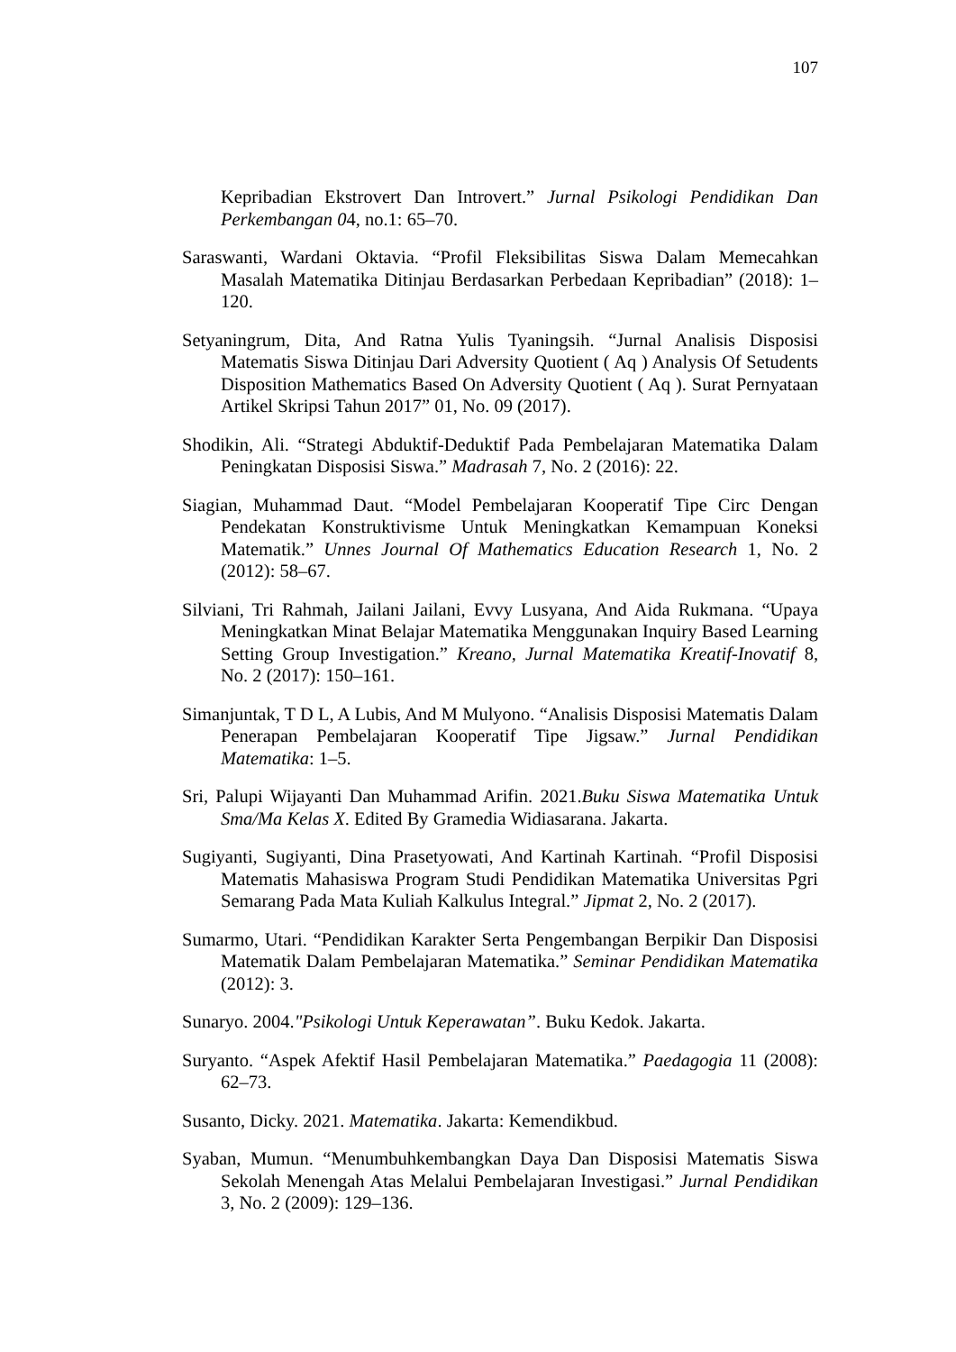107
Kepribadian Ekstrovert Dan Introvert.” Jurnal Psikologi Pendidikan Dan Perkembangan 04, no.1: 65–70.
Saraswanti, Wardani Oktavia. “Profil Fleksibilitas Siswa Dalam Memecahkan Masalah Matematika Ditinjau Berdasarkan Perbedaan Kepribadian” (2018): 1–120.
Setyaningrum, Dita, And Ratna Yulis Tyaningsih. “Jurnal Analisis Disposisi Matematis Siswa Ditinjau Dari Adversity Quotient ( Aq ) Analysis Of Setudents Disposition Mathematics Based On Adversity Quotient ( Aq ). Surat Pernyataan Artikel Skripsi Tahun 2017” 01, No. 09 (2017).
Shodikin, Ali. “Strategi Abduktif-Deduktif Pada Pembelajaran Matematika Dalam Peningkatan Disposisi Siswa.” Madrasah 7, No. 2 (2016): 22.
Siagian, Muhammad Daut. “Model Pembelajaran Kooperatif Tipe Circ Dengan Pendekatan Konstruktivisme Untuk Meningkatkan Kemampuan Koneksi Matematik.” Unnes Journal Of Mathematics Education Research 1, No. 2 (2012): 58–67.
Silviani, Tri Rahmah, Jailani Jailani, Evvy Lusyana, And Aida Rukmana. “Upaya Meningkatkan Minat Belajar Matematika Menggunakan Inquiry Based Learning Setting Group Investigation.” Kreano, Jurnal Matematika Kreatif-Inovatif 8, No. 2 (2017): 150–161.
Simanjuntak, T D L, A Lubis, And M Mulyono. “Analisis Disposisi Matematis Dalam Penerapan Pembelajaran Kooperatif Tipe Jigsaw.” Jurnal Pendidikan Matematika: 1–5.
Sri, Palupi Wijayanti Dan Muhammad Arifin. 2021.Buku Siswa Matematika Untuk Sma/Ma Kelas X. Edited By Gramedia Widiasarana. Jakarta.
Sugiyanti, Sugiyanti, Dina Prasetyowati, And Kartinah Kartinah. “Profil Disposisi Matematis Mahasiswa Program Studi Pendidikan Matematika Universitas Pgri Semarang Pada Mata Kuliah Kalkulus Integral.” Jipmat 2, No. 2 (2017).
Sumarmo, Utari. “Pendidikan Karakter Serta Pengembangan Berpikir Dan Disposisi Matematik Dalam Pembelajaran Matematika.” Seminar Pendidikan Matematika (2012): 3.
Sunaryo. 2004."Psikologi Untuk Keperawatan”. Buku Kedok. Jakarta.
Suryanto. “Aspek Afektif Hasil Pembelajaran Matematika.” Paedagogia 11 (2008): 62–73.
Susanto, Dicky. 2021. Matematika. Jakarta: Kemendikbud.
Syaban, Mumun. “Menumbuhkembangkan Daya Dan Disposisi Matematis Siswa Sekolah Menengah Atas Melalui Pembelajaran Investigasi.” Jurnal Pendidikan 3, No. 2 (2009): 129–136.